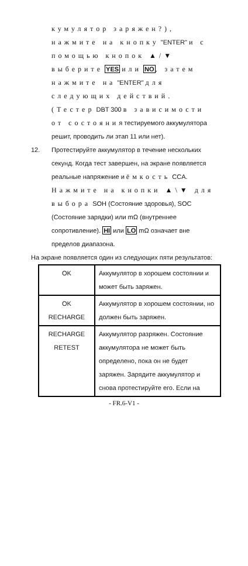кумулятор заряжен?), нажмите на кнопку "ENTER" и с помощью кнопок ▲/▼ выберите YES или NO, затем нажмите на "ENTER" для следующих действий.(Тестер DBT 300 в зависимости от состояния тестируемого аккумулятора решит, проводить ли этап 11 или нет).
12. Протестируйте аккумулятор в течение нескольких секунд. Когда тест завершен, на экране появляется реальные напряжение и ёмкость CCA. Нажмите на кнопки ▲\▼ для выбора SOH (Состояние здоровья), SOC (Состояние зарядки) или mΩ (внутреннее сопротивление). HI или LO mΩ означает вне пределов диапазона.
На экране появляется один из следующих пяти результатов:
| OK | Аккумулятор в хорошем состоянии и может быть заряжен. |
| OK RECHARGE | Аккумулятор в хорошем состоянии, но должен быть заряжен. |
| RECHARGE RETEST | Аккумулятор разряжен. Состояние аккумулятора не может быть определено, пока он не будет заряжен. Зарядите аккумулятор и снова протестируйте его. Если на |
- FR.6-V1 -